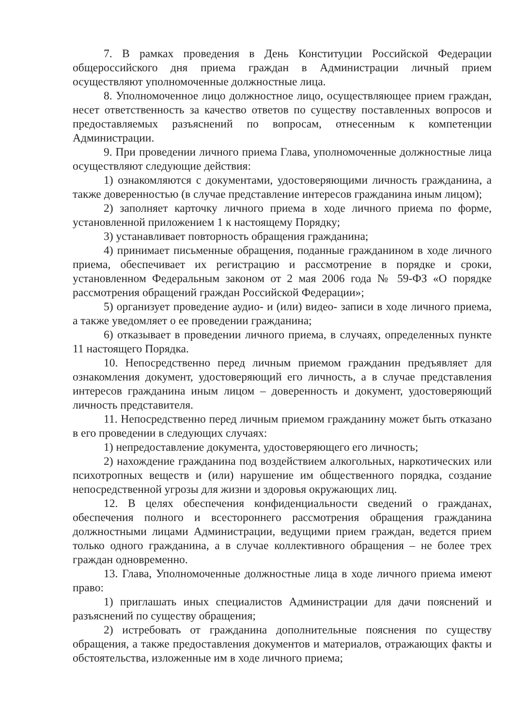7. В рамках проведения в День Конституции Российской Федерации общероссийского дня приема граждан в Администрации личный прием осуществляют уполномоченные должностные лица.
8. Уполномоченное лицо должностное лицо, осуществляющее прием граждан, несет ответственность за качество ответов по существу поставленных вопросов и предоставляемых разъяснений по вопросам, отнесенным к компетенции Администрации.
9. При проведении личного приема Глава, уполномоченные должностные лица осуществляют следующие действия:
1) ознакомляются с документами, удостоверяющими личность гражданина, а также доверенностью (в случае представление интересов гражданина иным лицом);
2) заполняет карточку личного приема в ходе личного приема по форме, установленной приложением 1 к настоящему Порядку;
3) устанавливает повторность обращения гражданина;
4) принимает письменные обращения, поданные гражданином в ходе личного приема, обеспечивает их регистрацию и рассмотрение в порядке и сроки, установленном Федеральным законом от 2 мая 2006 года № 59-ФЗ «О порядке рассмотрения обращений граждан Российской Федерации»;
5) организует проведение аудио- и (или) видео- записи в ходе личного приема, а также уведомляет о ее проведении гражданина;
6) отказывает в проведении личного приема, в случаях, определенных пункте 11 настоящего Порядка.
10. Непосредственно перед личным приемом гражданин предъявляет для ознакомления документ, удостоверяющий его личность, а в случае представления интересов гражданина иным лицом – доверенность и документ, удостоверяющий личность представителя.
11. Непосредственно перед личным приемом гражданину может быть отказано в его проведении в следующих случаях:
1) непредоставление документа, удостоверяющего его личность;
2) нахождение гражданина под воздействием алкогольных, наркотических или психотропных веществ и (или) нарушение им общественного порядка, создание непосредственной угрозы для жизни и здоровья окружающих лиц.
12. В целях обеспечения конфиденциальности сведений о гражданах, обеспечения полного и всестороннего рассмотрения обращения гражданина должностными лицами Администрации, ведущими прием граждан, ведется прием только одного гражданина, а в случае коллективного обращения – не более трех граждан одновременно.
13. Глава, Уполномоченные должностные лица в ходе личного приема имеют право:
1) приглашать иных специалистов Администрации для дачи пояснений и разъяснений по существу обращения;
2) истребовать от гражданина дополнительные пояснения по существу обращения, а также предоставления документов и материалов, отражающих факты и обстоятельства, изложенные им в ходе личного приема;